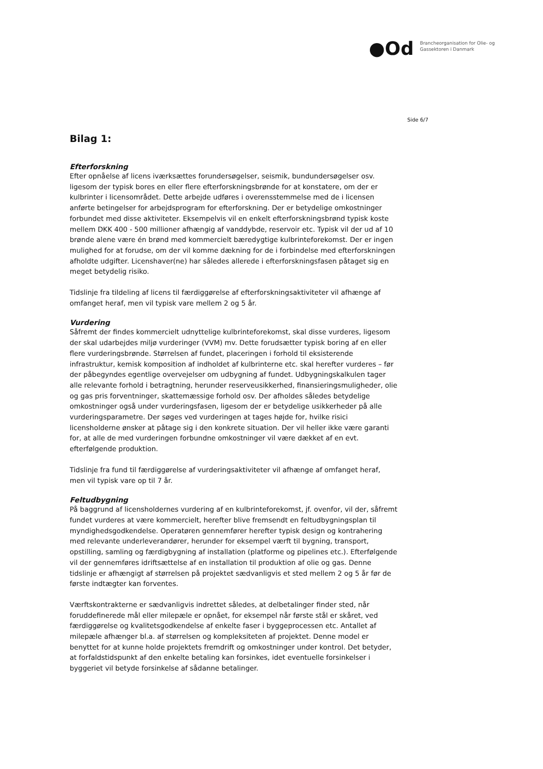●Od
Brancheorganisation for Olie- og
Gassektoren i Danmark
Side 6/7
Bilag 1:
Efterforskning
Efter opnåelse af licens iværksættes forundersøgelser, seismik, bundundersøgelser osv. ligesom der typisk bores en eller flere efterforskningsbrønde for at konstatere, om der er kulbrinter i licensområdet. Dette arbejde udføres i overensstemmelse med de i licensen anførte betingelser for arbejdsprogram for efterforskning. Der er betydelige omkostninger forbundet med disse aktiviteter. Eksempelvis vil en enkelt efterforskningsbrønd typisk koste mellem DKK 400 - 500 millioner afhængig af vanddybde, reservoir etc. Typisk vil der ud af 10 brønde alene være én brønd med kommercielt bæredygtige kulbrinteforekomst. Der er ingen mulighed for at forudse, om der vil komme dækning for de i forbindelse med efterforskningen afholdte udgifter. Licenshaver(ne) har således allerede i efterforskningsfasen påtaget sig en meget betydelig risiko.
Tidslinje fra tildeling af licens til færdiggørelse af efterforskningsaktiviteter vil afhænge af omfanget heraf, men vil typisk vare mellem 2 og 5 år.
Vurdering
Såfremt der findes kommercielt udnyttelige kulbrinteforekomst, skal disse vurderes, ligesom der skal udarbejdes miljø vurderinger (VVM) mv. Dette forudsætter typisk boring af en eller flere vurderingsbrønde. Størrelsen af fundet, placeringen i forhold til eksisterende infrastruktur, kemisk komposition af indholdet af kulbrinterne etc. skal herefter vurderes – før der påbegyndes egentlige overvejelser om udbygning af fundet. Udbygningskalkulen tager alle relevante forhold i betragtning, herunder reserveusikkerhed, finansieringsmuligheder, olie og gas pris forventninger, skattemæssige forhold osv. Der afholdes således betydelige omkostninger også under vurderingsfasen, ligesom der er betydelige usikkerheder på alle vurderingsparametre. Der søges ved vurderingen at tages højde for, hvilke risici licensholderne ønsker at påtage sig i den konkrete situation. Der vil heller ikke være garanti for, at alle de med vurderingen forbundne omkostninger vil være dækket af en evt. efterfølgende produktion.
Tidslinje fra fund til færdiggørelse af vurderingsaktiviteter vil afhænge af omfanget heraf, men vil typisk vare op til 7 år.
Feltudbygning
På baggrund af licensholdernes vurdering af en kulbrinteforekomst, jf. ovenfor, vil der, såfremt fundet vurderes at være kommercielt, herefter blive fremsendt en feltudbygningsplan til myndighedsgodkendelse. Operatøren gennemfører herefter typisk design og kontrahering med relevante underleverandører, herunder for eksempel værft til bygning, transport, opstilling, samling og færdigbygning af installation (platforme og pipelines etc.). Efterfølgende vil der gennemføres idriftsættelse af en installation til produktion af olie og gas. Denne tidslinje er afhængigt af størrelsen på projektet sædvanligvis et sted mellem 2 og 5 år før de første indtægter kan forventes.
Værftskontrakterne er sædvanligvis indrettet således, at delbetalinger finder sted, når foruddefinerede mål eller milepæle er opnået, for eksempel når første stål er skåret, ved færdiggørelse og kvalitetsgodkendelse af enkelte faser i byggeprocessen etc. Antallet af milepæle afhænger bl.a. af størrelsen og kompleksiteten af projektet. Denne model er benyttet for at kunne holde projektets fremdrift og omkostninger under kontrol. Det betyder, at forfaldstidspunkt af den enkelte betaling kan forsinkes, idet eventuelle forsinkelser i byggeriet vil betyde forsinkelse af sådanne betalinger.